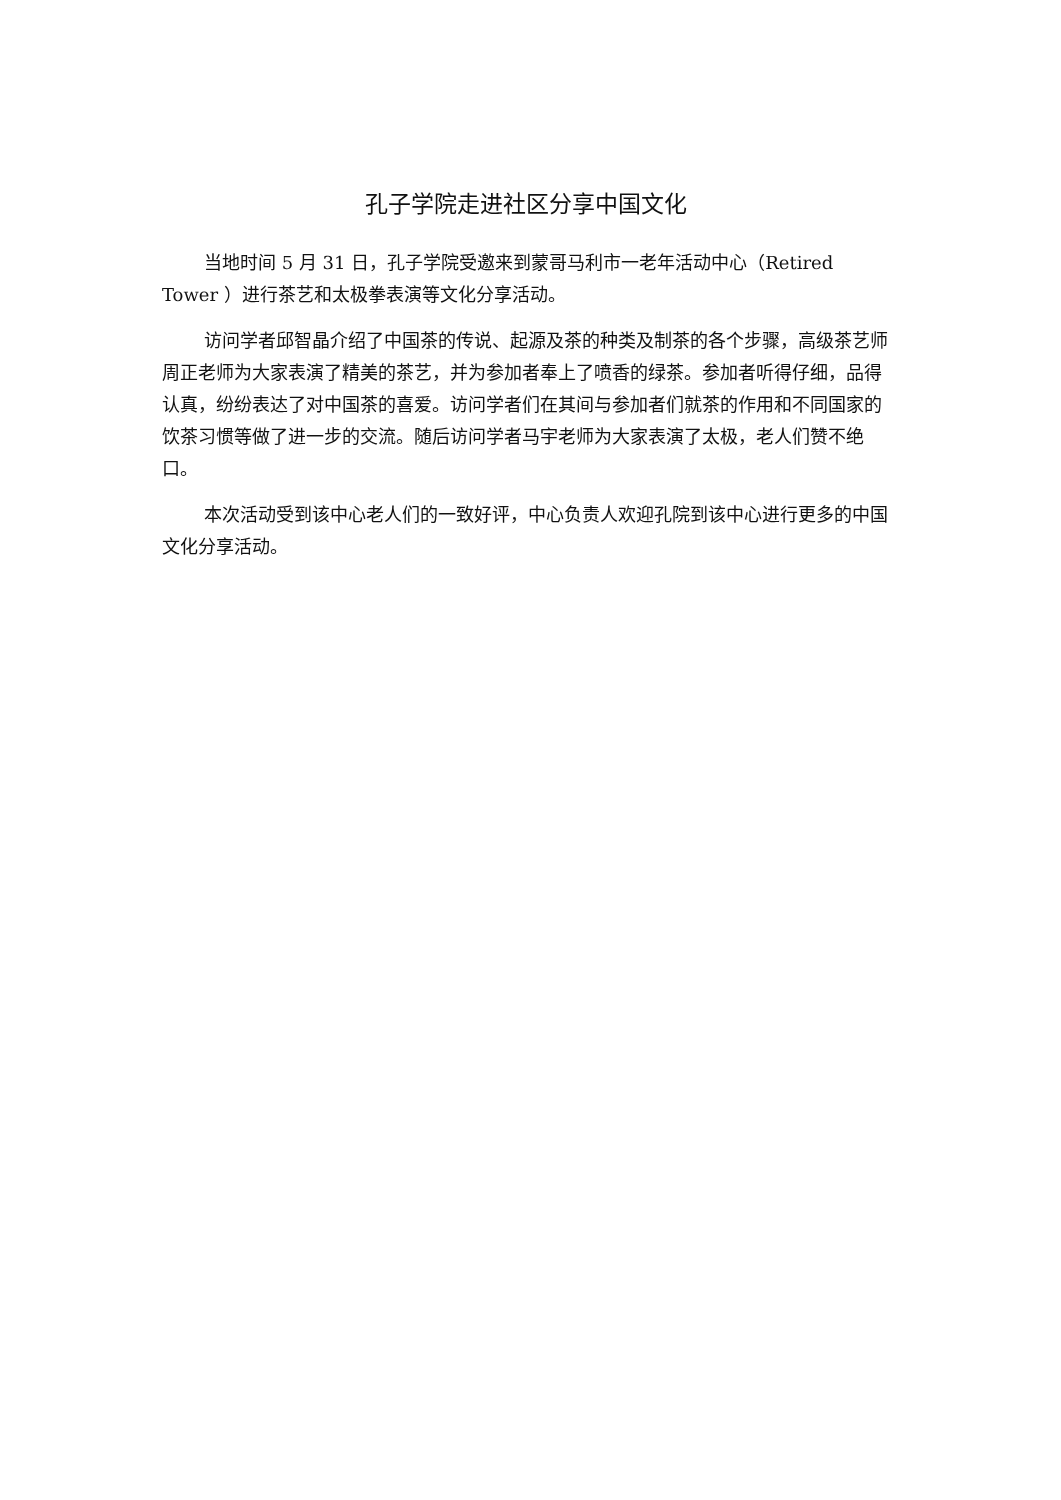孔子学院走进社区分享中国文化
当地时间 5 月 31 日，孔子学院受邀来到蒙哥马利市一老年活动中心（Retired Tower ）进行茶艺和太极拳表演等文化分享活动。
访问学者邱智晶介绍了中国茶的传说、起源及茶的种类及制茶的各个步骤，高级茶艺师周正老师为大家表演了精美的茶艺，并为参加者奉上了喷香的绿茶。参加者听得仔细，品得认真，纷纷表达了对中国茶的喜爱。访问学者们在其间与参加者们就茶的作用和不同国家的饮茶习惯等做了进一步的交流。随后访问学者马宇老师为大家表演了太极，老人们赞不绝口。
本次活动受到该中心老人们的一致好评，中心负责人欢迎孔院到该中心进行更多的中国文化分享活动。